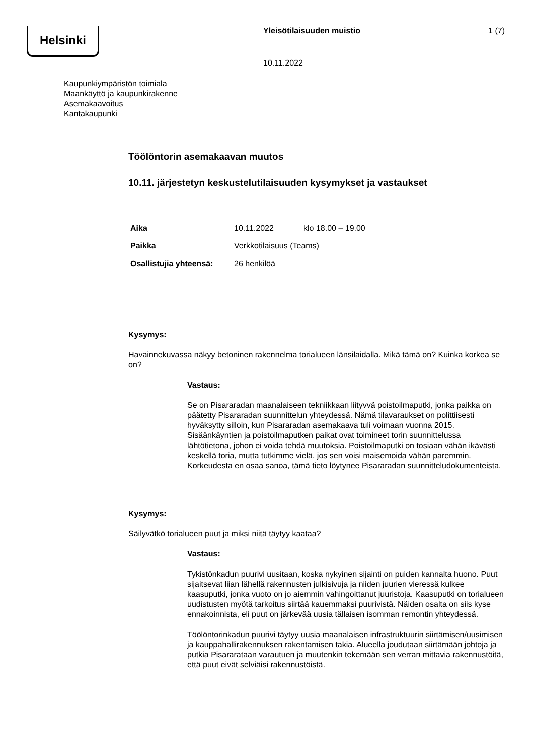Helsinki Yleisötilaisuuden muistio 1 (7)
10.11.2022
Kaupunkiympäristön toimiala
Maankäyttö ja kaupunkirakenne
Asemakaavoitus
Kantakaupunki
Töölöntorin asemakaavan muutos
10.11. järjestetyn keskustelutilaisuuden kysymykset ja vastaukset
| Aika | 10.11.2022 | klo 18.00 – 19.00 |
| Paikka | Verkkotilaisuus (Teams) | |
| Osallistujia yhteensä: | 26 henkilöä | |
Kysymys:
Havainnekuvassa näkyy betoninen rakennelma torialueen länsilaidalla. Mikä tämä on? Kuinka korkea se on?
Vastaus:
Se on Pisararadan maanalaiseen tekniikkaan liityvvä poistoilmaputki, jonka paikka on päätetty Pisararadan suunnittelun yhteydessä. Nämä tilavaraukset on polittiisesti hyväksytty silloin, kun Pisararadan asemakaava tuli voimaan vuonna 2015. Sisäänkäyntien ja poistoilmaputken paikat ovat toimineet torin suunnittelussa lähtötietona, johon ei voida tehdä muutoksia. Poistoilmaputki on tosiaan vähän ikävästi keskellä toria, mutta tutkimme vielä, jos sen voisi maisemoida vähän paremmin. Korkeudesta en osaa sanoa, tämä tieto löytynee Pisararadan suunnitteludokumenteista.
Kysymys:
Säilyvätkö torialueen puut ja miksi niitä täytyy kaataa?
Vastaus:
Tykistönkadun puurivi uusitaan, koska nykyinen sijainti on puiden kannalta huono. Puut sijaitsevat liian lähellä rakennusten julkisivuja ja niiden juurien vieressä kulkee kaasuputki, jonka vuoto on jo aiemmin vahingoittanut juuristoja. Kaasuputki on torialueen uudistusten myötä tarkoitus siirtää kauemmaksi puurivistä. Näiden osalta on siis kyse ennakoinnista, eli puut on järkevää uusia tällaisen isomman remontin yhteydessä.
Töölöntorinkadun puurivi täytyy uusia maanalaisen infrastruktuurin siirtämisen/uusimisen ja kauppahallirakennuksen rakentamisen takia. Alueella joudutaan siirtämään johtoja ja putkia Pisararataan varautuen ja muutenkin tekemään sen verran mittavia rakennustöitä, että puut eivät selviäisi rakennustöistä.